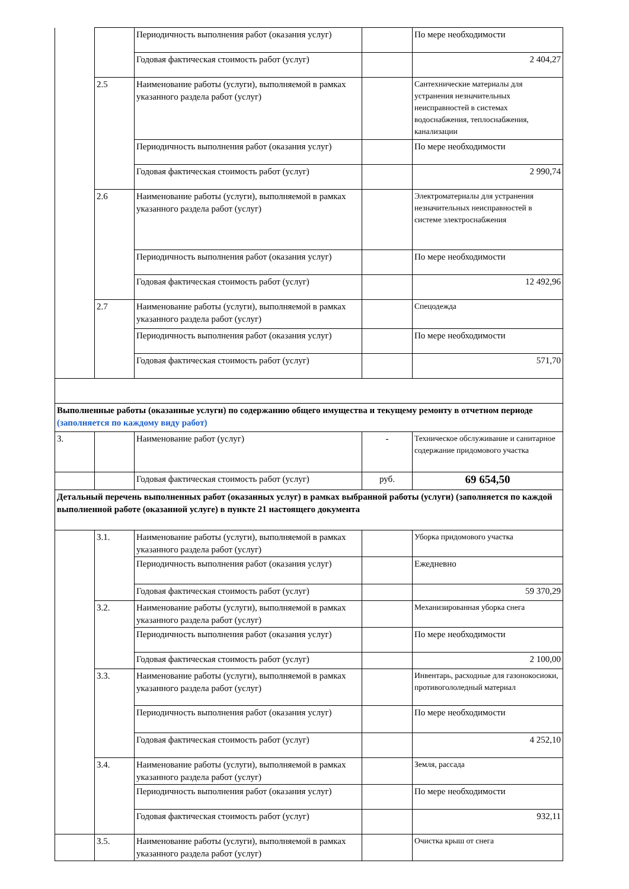| | | Периодичность выполнения работ (оказания услуг) | | По мере необходимости |
| | | Годовая фактическая стоимость работ (услуг) | | 2 404,27 |
| | 2.5 | Наименование работы (услуги), выполняемой в рамках указанного раздела работ (услуг) | | Сантехнические материалы для устранения незначительных неисправностей в системах водоснабжения, теплоснабжения, канализации |
| | | Периодичность выполнения работ (оказания услуг) | | По мере необходимости |
| | | Годовая фактическая стоимость работ (услуг) | | 2 990,74 |
| | 2.6 | Наименование работы (услуги), выполняемой в рамках указанного раздела работ (услуг) | | Электроматериалы для устранения незначительных неисправностей в системе электроснабжения |
| | | Периодичность выполнения работ (оказания услуг) | | По мере необходимости |
| | | Годовая фактическая стоимость работ (услуг) | | 12 492,96 |
| | 2.7 | Наименование работы (услуги), выполняемой в рамках указанного раздела работ (услуг) | | Спецодежда |
| | | Периодичность выполнения работ (оказания услуг) | | По мере необходимости |
| | | Годовая фактическая стоимость работ (услуг) | | 571,70 |
| Выполненные работы (оказанные услуги) по содержанию общего имущества и текущему ремонту в отчетном периоде (заполняется по каждому виду работ) | | | | |
| 3. | | Наименование работ (услуг) | - | Техническое обслуживание и санитарное содержание придомового участка |
| | | Годовая фактическая стоимость работ (услуг) | руб. | 69 654,50 |
| Детальный перечень выполненных работ (оказанных услуг) в рамках выбранной работы (услуги) (заполняется по каждой выполненной работе (оказанной услуге) в пункте 21 настоящего документа | | | | |
| | 3.1. | Наименование работы (услуги), выполняемой в рамках указанного раздела работ (услуг) | | Уборка придомового участка |
| | | Периодичность выполнения работ (оказания услуг) | | Ежедневно |
| | | Годовая фактическая стоимость работ (услуг) | | 59 370,29 |
| | 3.2. | Наименование работы (услуги), выполняемой в рамках указанного раздела работ (услуг) | | Механизированная уборка снега |
| | | Периодичность выполнения работ (оказания услуг) | | По мере необходимости |
| | | Годовая фактическая стоимость работ (услуг) | | 2 100,00 |
| | 3.3. | Наименование работы (услуги), выполняемой в рамках указанного раздела работ (услуг) | | Инвентарь, расходные для газонокосиоки, противогололедный материал |
| | | Периодичность выполнения работ (оказания услуг) | | По мере необходимости |
| | | Годовая фактическая стоимость работ (услуг) | | 4 252,10 |
| | 3.4. | Наименование работы (услуги), выполняемой в рамках указанного раздела работ (услуг) | | Земля, рассада |
| | | Периодичность выполнения работ (оказания услуг) | | По мере необходимости |
| | | Годовая фактическая стоимость работ (услуг) | | 932,11 |
| | 3.5. | Наименование работы (услуги), выполняемой в рамках указанного раздела работ (услуг) | | Очистка крыш от снега |